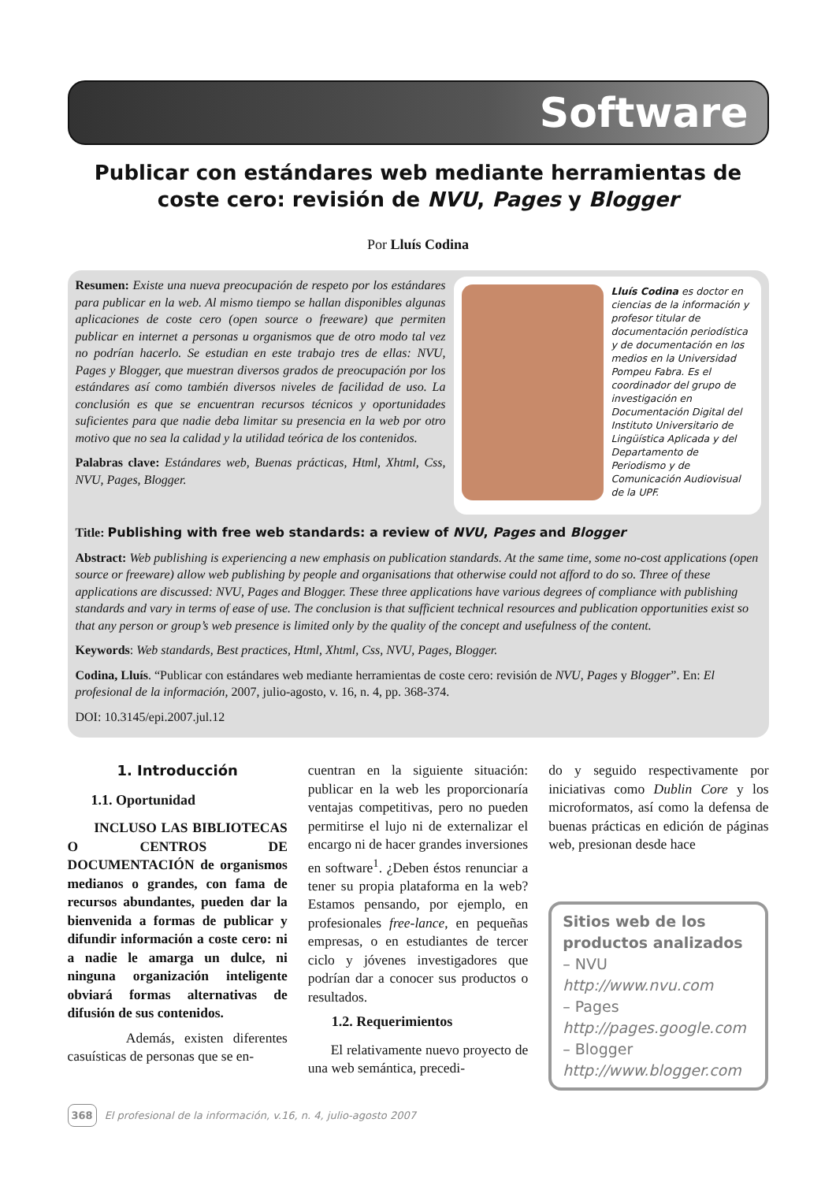Software
Publicar con estándares web mediante herramientas de coste cero: revisión de NVU, Pages y Blogger
Por Lluís Codina
Resumen: Existe una nueva preocupación de respeto por los estándares para publicar en la web. Al mismo tiempo se hallan disponibles algunas aplicaciones de coste cero (open source o freeware) que permiten publicar en internet a personas u organismos que de otro modo tal vez no podrían hacerlo. Se estudian en este trabajo tres de ellas: NVU, Pages y Blogger, que muestran diversos grados de preocupación por los estándares así como también diversos niveles de facilidad de uso. La conclusión es que se encuentran recursos técnicos y oportunidades suficientes para que nadie deba limitar su presencia en la web por otro motivo que no sea la calidad y la utilidad teórica de los contenidos.
Palabras clave: Estándares web, Buenas prácticas, Html, Xhtml, Css, NVU, Pages, Blogger.
Lluís Codina es doctor en ciencias de la información y profesor titular de documentación periodística y de documentación en los medios en la Universidad Pompeu Fabra. Es el coordinador del grupo de investigación en Documentación Digital del Instituto Universitario de Lingüística Aplicada y del Departamento de Periodismo y de Comunicación Audiovisual de la UPF.
Title: Publishing with free web standards: a review of NVU, Pages and Blogger
Abstract: Web publishing is experiencing a new emphasis on publication standards. At the same time, some no-cost applications (open source or freeware) allow web publishing by people and organisations that otherwise could not afford to do so. Three of these applications are discussed: NVU, Pages and Blogger. These three applications have various degrees of compliance with publishing standards and vary in terms of ease of use. The conclusion is that sufficient technical resources and publication opportunities exist so that any person or group’s web presence is limited only by the quality of the concept and usefulness of the content.
Keywords: Web standards, Best practices, Html, Xhtml, Css, NVU, Pages, Blogger.
Codina, Lluís. “Publicar con estándares web mediante herramientas de coste cero: revisión de NVU, Pages y Blogger”. En: El profesional de la información, 2007, julio-agosto, v. 16, n. 4, pp. 368-374.
DOI: 10.3145/epi.2007.jul.12
1. Introducción
1.1. Oportunidad
INCLUSO LAS BIBLIOTECAS O CENTROS DE DOCUMENTACIÓN de organismos medianos o grandes, con fama de recursos abundantes, pueden dar la bienvenida a formas de publicar y difundir información a coste cero: ni a nadie le amarga un dulce, ni ninguna organización inteligente obviará formas alternativas de difusión de sus contenidos.
Además, existen diferentes casuísticas de personas que se en-
cuentran en la siguiente situación: publicar en la web les proporcionaría ventajas competitivas, pero no pueden permitirse el lujo ni de externalizar el encargo ni de hacer grandes inversiones en software<sup>1</sup>. ¿Deben éstos renunciar a tener su propia plataforma en la web? Estamos pensando, por ejemplo, en profesionales free-lance, en pequeñas empresas, o en estudiantes de tercer ciclo y jóvenes investigadores que podrían dar a conocer sus productos o resultados.
1.2. Requerimientos
El relativamente nuevo proyecto de una web semántica, precedi-
do y seguido respectivamente por iniciativas como Dublin Core y los microformatos, así como la defensa de buenas prácticas en edición de páginas web, presionan desde hace
Sitios web de los productos analizados
– NVU
http://www.nvu.com
– Pages
http://pages.google.com
– Blogger
http://www.blogger.com
368 El profesional de la información, v.16, n. 4, julio-agosto 2007